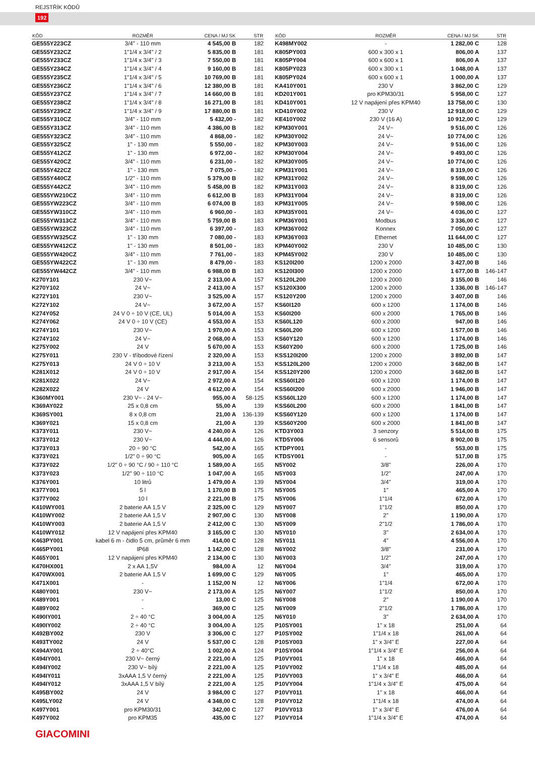REJSTŘÍK KÓDŮ
192
| KÓD | ROZMĚR | CENA / MJ SK | STR |
| --- | --- | --- | --- |
| GE555Y223CZ | 3/4" - 110 mm | 4 545,00 B | 182 |
| GE555Y232CZ | 1"1/4 x 3/4" / 2 | 5 835,00 B | 181 |
| GE555Y233CZ | 1"1/4 x 3/4" / 3 | 7 550,00 B | 181 |
| GE555Y234CZ | 1"1/4 x 3/4" / 4 | 9 160,00 B | 181 |
| GE555Y235CZ | 1"1/4 x 3/4" / 5 | 10 769,00 B | 181 |
| GE555Y236CZ | 1"1/4 x 3/4" / 6 | 12 380,00 B | 181 |
| GE555Y237CZ | 1"1/4 x 3/4" / 7 | 14 660,00 B | 181 |
| GE555Y238CZ | 1"1/4 x 3/4" / 8 | 16 271,00 B | 181 |
| GE555Y239CZ | 1"1/4 x 3/4" / 9 | 17 880,00 B | 181 |
| GE555Y310CZ | 3/4" - 110 mm | 5 432,00 - | 182 |
| GE555Y313CZ | 3/4" - 110 mm | 4 386,00 B | 182 |
| GE555Y323CZ | 3/4" - 110 mm | 4 868,00 - | 182 |
| GE555Y325CZ | 1" - 130 mm | 5 550,00 - | 182 |
| GE555Y412CZ | 1" - 130 mm | 6 972,00 - | 182 |
| GE555Y420CZ | 3/4" - 110 mm | 6 231,00 - | 182 |
| GE555Y422CZ | 1" - 130 mm | 7 075,00 - | 182 |
| GE555Y440CZ | 1/2" - 110 mm | 5 379,00 B | 182 |
| GE555Y442CZ | 3/4" - 110 mm | 5 458,00 B | 182 |
| GE555YW210CZ | 3/4" - 110 mm | 6 612,00 B | 183 |
| GE555YW223CZ | 3/4" - 110 mm | 6 074,00 B | 183 |
| GE555YW310CZ | 3/4" - 110 mm | 6 960,00 - | 183 |
| GE555YW313CZ | 3/4" - 110 mm | 5 759,00 B | 183 |
| GE555YW323CZ | 3/4" - 110 mm | 6 397,00 - | 183 |
| GE555YW325CZ | 1" - 130 mm | 7 080,00 - | 183 |
| GE555YW412CZ | 1" - 130 mm | 8 501,00 - | 183 |
| GE555YW420CZ | 3/4" - 110 mm | 7 761,00 - | 183 |
| GE555YW422CZ | 1" - 130 mm | 8 479,00 - | 183 |
| GE555YW442CZ | 3/4" - 110 mm | 6 988,00 B | 183 |
| K270Y101 | 230 V~ | 2 313,00 A | 157 |
| K270Y102 | 24 V~ | 2 413,00 A | 157 |
| K272Y101 | 230 V~ | 3 525,00 A | 157 |
| K272Y102 | 24 V~ | 3 672,00 A | 157 |
| K274Y052 | 24 V 0 ÷ 10 V (CE, UL) | 5 014,00 A | 153 |
| K274Y062 | 24 V 0 ÷ 10 V (CE) | 4 553,00 A | 153 |
| K274Y101 | 230 V~ | 1 970,00 A | 153 |
| K274Y102 | 24 V~ | 2 068,00 A | 153 |
| K275Y002 | 24 V | 5 670,00 A | 153 |
| K275Y011 | 230 V - tříbodové řízení | 2 320,00 A | 153 |
| K275Y013 | 24 V 0 ÷ 10 V | 3 213,00 A | 153 |
| K281X012 | 24 V 0 ÷ 10 V | 2 917,00 A | 154 |
| K281X022 | 24 V~ | 2 972,00 A | 154 |
| K282X022 | 24 V | 4 612,00 A | 154 |
| K360MY001 | 230 V~ - 24 V~ | 955,00 A | 58-125 |
| K369AY022 | 25 x 0,8 cm | 55,00 A | 139 |
| K369SY001 | 8 x 0,8 cm | 21,00 A | 136-139 |
| K369Y021 | 15 x 0,8 cm | 21,00 A | 139 |
| K373Y011 | 230 V~ | 4 240,00 A | 126 |
| K373Y012 | 230 V~ | 4 444,00 A | 126 |
| K373Y013 | 20 ÷ 90 °C | 542,00 A | 165 |
| K373Y021 | 1/2" 0 ÷ 90 °C | 905,00 A | 165 |
| K373Y022 | 1/2" 0 ÷ 90 °C / 90 ÷ 110 °C | 1 589,00 A | 165 |
| K373Y023 | 1/2" 90 ÷ 110 °C | 1 047,00 A | 165 |
| K376Y001 | 10 litrů | 1 479,00 A | 139 |
| K377Y001 | 5 l | 1 170,00 B | 175 |
| K377Y002 | 10 l | 2 221,00 B | 175 |
| K410WY001 | 2 baterie AA 1,5 V | 2 325,00 C | 129 |
| K410WY002 | 2 baterie AA 1,5 V | 2 907,00 C | 130 |
| K410WY003 | 2 baterie AA 1,5 V | 2 412,00 C | 130 |
| K410WY012 | 12 V napájení přes KPM40 | 3 165,00 C | 130 |
| K463PY001 | kabel 6 m - čidlo 5 cm, průměr 6 mm | 414,00 C | 128 |
| K465PY001 | IP68 | 1 142,00 C | 128 |
| K465Y001 | 12 V napájení přes KPM40 | 2 134,00 C | 130 |
| K470HX001 | 2 x AA 1,5V | 984,00 A | 12 |
| K470WX001 | 2 baterie AA 1,5 V | 1 699,00 C | 129 |
| K471X001 | - | 1 152,00 N | 12 |
| K480Y001 | 230 V~ | 2 173,00 A | 125 |
| K489Y001 | - | 13,00 C | 125 |
| K489Y002 | - | 369,00 C | 125 |
| K490IY001 | 2 ÷ 40 °C | 3 004,00 A | 125 |
| K490IY002 | 2 ÷ 40 °C | 3 004,00 A | 125 |
| K492BY002 | 230 V | 3 306,00 C | 127 |
| K493TY002 | 24 V | 5 537,00 C | 128 |
| K494AY001 | 2 ÷ 40°C | 1 002,00 A | 124 |
| K494IY001 | 230 V~ černý | 2 221,00 A | 125 |
| K494IY002 | 230 V~ bílý | 2 221,00 A | 125 |
| K494IY011 | 3xAAA 1,5 V černý | 2 221,00 A | 125 |
| K494IY012 | 3xAAA 1,5 V bílý | 2 221,00 A | 125 |
| K495BY002 | 24 V | 3 984,00 C | 127 |
| K495LY002 | 24 V | 4 348,00 C | 128 |
| K497Y001 | pro KPM30/31 | 342,00 C | 127 |
| K497Y002 | pro KPM35 | 435,00 C | 127 |
| KÓD | ROZMĚR | CENA / MJ SK | STR |
| --- | --- | --- | --- |
| K498MY002 | - | 1 282,00 C | 128 |
| K805PY003 | 600 x 300 x 1 | 806,00 A | 137 |
| K805PY004 | 600 x 600 x 1 | 806,00 A | 137 |
| K805PY023 | 600 x 300 x 1 | 1 048,00 A | 137 |
| K805PY024 | 600 x 600 x 1 | 1 000,00 A | 137 |
| KA410Y001 | 230 V | 3 862,00 C | 129 |
| KD201Y001 | pro KPM30/31 | 5 958,00 C | 127 |
| KD410Y001 | 12 V napájení přes KPM40 | 13 758,00 C | 130 |
| KD410Y002 | 230 V | 12 918,00 C | 129 |
| KE410Y002 | 230 V (16 A) | 10 912,00 C | 129 |
| KPM30Y001 | 24 V~ | 9 516,00 C | 126 |
| KPM30Y002 | 24 V~ | 10 774,00 C | 126 |
| KPM30Y003 | 24 V~ | 9 516,00 C | 126 |
| KPM30Y004 | 24 V~ | 9 493,00 C | 126 |
| KPM30Y005 | 24 V~ | 10 774,00 C | 126 |
| KPM31Y001 | 24 V~ | 8 319,00 C | 126 |
| KPM31Y002 | 24 V~ | 9 598,00 C | 126 |
| KPM31Y003 | 24 V~ | 8 319,00 C | 126 |
| KPM31Y004 | 24 V~ | 8 319,00 C | 126 |
| KPM31Y005 | 24 V~ | 9 598,00 C | 126 |
| KPM35Y001 | 24 V~ | 4 036,00 C | 127 |
| KPM36Y001 | Modbus | 3 336,00 C | 127 |
| KPM36Y002 | Konnex | 7 050,00 C | 127 |
| KPM36Y003 | Ethernet | 11 644,00 C | 127 |
| KPM40Y002 | 230 V | 10 485,00 C | 130 |
| KPM45Y002 | 230 V | 10 485,00 C | 130 |
| KS120I200 | 1200 x 2000 | 3 427,00 B | 146 |
| KS120I300 | 1200 x 2000 | 1 677,00 B | 146-147 |
| KS120L200 | 1200 x 2000 | 3 155,00 B | 146 |
| KS120X300 | 1200 x 2000 | 1 336,00 B | 146-147 |
| KS120Y200 | 1200 x 2000 | 3 407,00 B | 146 |
| KS60I120 | 600 x 1200 | 1 174,00 B | 146 |
| KS60I200 | 600 x 2000 | 1 765,00 B | 146 |
| KS60L120 | 600 x 2000 | 947,00 B | 146 |
| KS60L200 | 600 x 1200 | 1 577,00 B | 146 |
| KS60Y120 | 600 x 1200 | 1 174,00 B | 146 |
| KS60Y200 | 600 x 2000 | 1 725,00 B | 146 |
| KSS120I200 | 1200 x 2000 | 3 892,00 B | 147 |
| KSS120L200 | 1200 x 2000 | 3 682,00 B | 147 |
| KSS120Y200 | 1200 x 2000 | 3 682,00 B | 147 |
| KSS60I120 | 600 x 1200 | 1 174,00 B | 147 |
| KSS60I200 | 600 x 2000 | 1 946,00 B | 147 |
| KSS60L120 | 600 x 1200 | 1 174,00 B | 147 |
| KSS60L200 | 600 x 2000 | 1 841,00 B | 147 |
| KSS60Y120 | 600 x 1200 | 1 174,00 B | 147 |
| KSS60Y200 | 600 x 2000 | 1 841,00 B | 147 |
| KTD3Y003 | 3 senzory | 5 514,00 B | 175 |
| KTD5Y006 | 6 sensorů | 8 902,00 B | 175 |
| KTDPY001 | - | 553,00 B | 175 |
| KTDSY001 | - | 517,00 B | 175 |
| N5Y002 | 3/8" | 226,00 A | 170 |
| N5Y003 | 1/2" | 247,00 A | 170 |
| N5Y004 | 3/4" | 319,00 A | 170 |
| N5Y005 | 1" | 465,00 A | 170 |
| N5Y006 | 1"1/4 | 672,00 A | 170 |
| N5Y007 | 1"1/2 | 850,00 A | 170 |
| N5Y008 | 2" | 1 190,00 A | 170 |
| N5Y009 | 2"1/2 | 1 786,00 A | 170 |
| N5Y010 | 3" | 2 634,00 A | 170 |
| N5Y011 | 4" | 4 556,00 A | 170 |
| N6Y002 | 3/8" | 231,00 A | 170 |
| N6Y003 | 1/2" | 247,00 A | 170 |
| N6Y004 | 3/4" | 319,00 A | 170 |
| N6Y005 | 1" | 465,00 A | 170 |
| N6Y006 | 1"1/4 | 672,00 A | 170 |
| N6Y007 | 1"1/2 | 850,00 A | 170 |
| N6Y008 | 2" | 1 190,00 A | 170 |
| N6Y009 | 2"1/2 | 1 786,00 A | 170 |
| N6Y010 | 3" | 2 634,00 A | 170 |
| P10SY001 | 1" x 18 | 251,00 A | 64 |
| P10SY002 | 1"1/4 x 18 | 261,00 A | 64 |
| P10SY003 | 1" x 3/4" E | 227,00 A | 64 |
| P10SY004 | 1"1/4 x 3/4" E | 256,00 A | 64 |
| P10VY001 | 1" x 18 | 466,00 A | 64 |
| P10VY002 | 1"1/4 x 18 | 485,00 A | 64 |
| P10VY003 | 1" x 3/4" E | 466,00 A | 64 |
| P10VY004 | 1"1/4 x 3/4" E | 475,00 A | 64 |
| P10VY011 | 1" x 18 | 466,00 A | 64 |
| P10VY012 | 1"1/4 x 18 | 474,00 A | 64 |
| P10VY013 | 1" x 3/4" E | 476,00 A | 64 |
| P10VY014 | 1"1/4 x 3/4" E | 474,00 A | 64 |
GIACOMINI